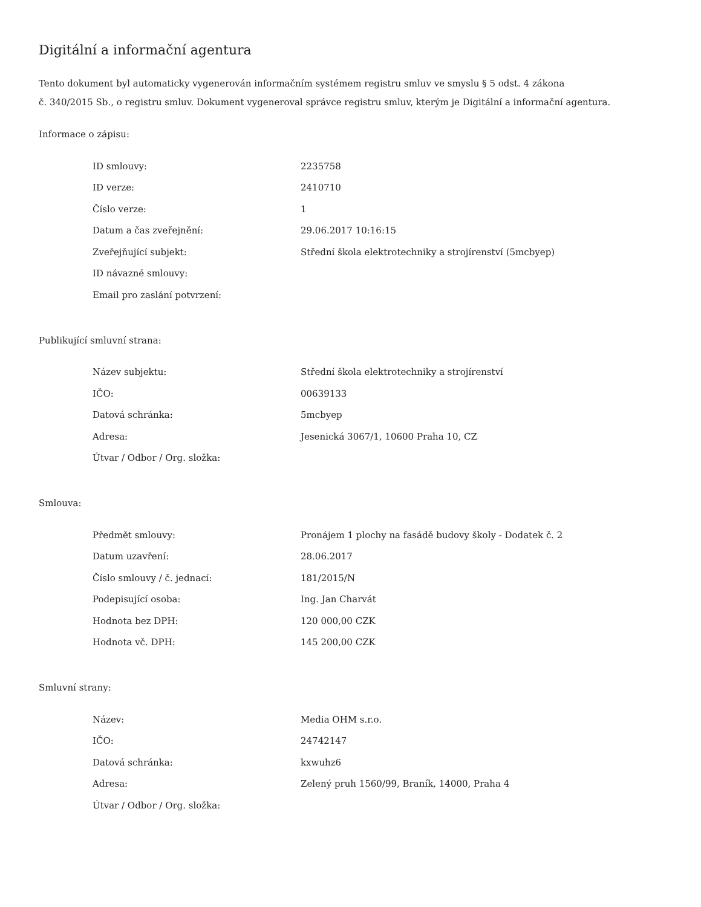Digitální a informační agentura
Tento dokument byl automaticky vygenerován informačním systémem registru smluv ve smyslu § 5 odst. 4 zákona
č. 340/2015 Sb., o registru smluv. Dokument vygeneroval správce registru smluv, kterým je Digitální a informační agentura.
Informace o zápisu:
| ID smlouvy: | 2235758 |
| ID verze: | 2410710 |
| Číslo verze: | 1 |
| Datum a čas zveřejnění: | 29.06.2017 10:16:15 |
| Zveřejňující subjekt: | Střední škola elektrotechniky a strojírenství (5mcbyep) |
| ID návazné smlouvy: | |
| Email pro zaslání potvrzení: | |
Publikující smluvní strana:
| Název subjektu: | Střední škola elektrotechniky a strojírenství |
| IČO: | 00639133 |
| Datová schránka: | 5mcbyep |
| Adresa: | Jesenická 3067/1, 10600 Praha 10, CZ |
| Útvar / Odbor / Org. složka: | |
Smlouva:
| Předmět smlouvy: | Pronájem 1 plochy na fasádě budovy školy - Dodatek č. 2 |
| Datum uzavření: | 28.06.2017 |
| Číslo smlouvy / č. jednací: | 181/2015/N |
| Podepisující osoba: | Ing. Jan Charvát |
| Hodnota bez DPH: | 120 000,00 CZK |
| Hodnota vč. DPH: | 145 200,00 CZK |
Smluvní strany:
| Název: | Media OHM s.r.o. |
| IČO: | 24742147 |
| Datová schránka: | kxwuhz6 |
| Adresa: | Zelený pruh 1560/99, Braník, 14000, Praha 4 |
| Útvar / Odbor / Org. složka: | |